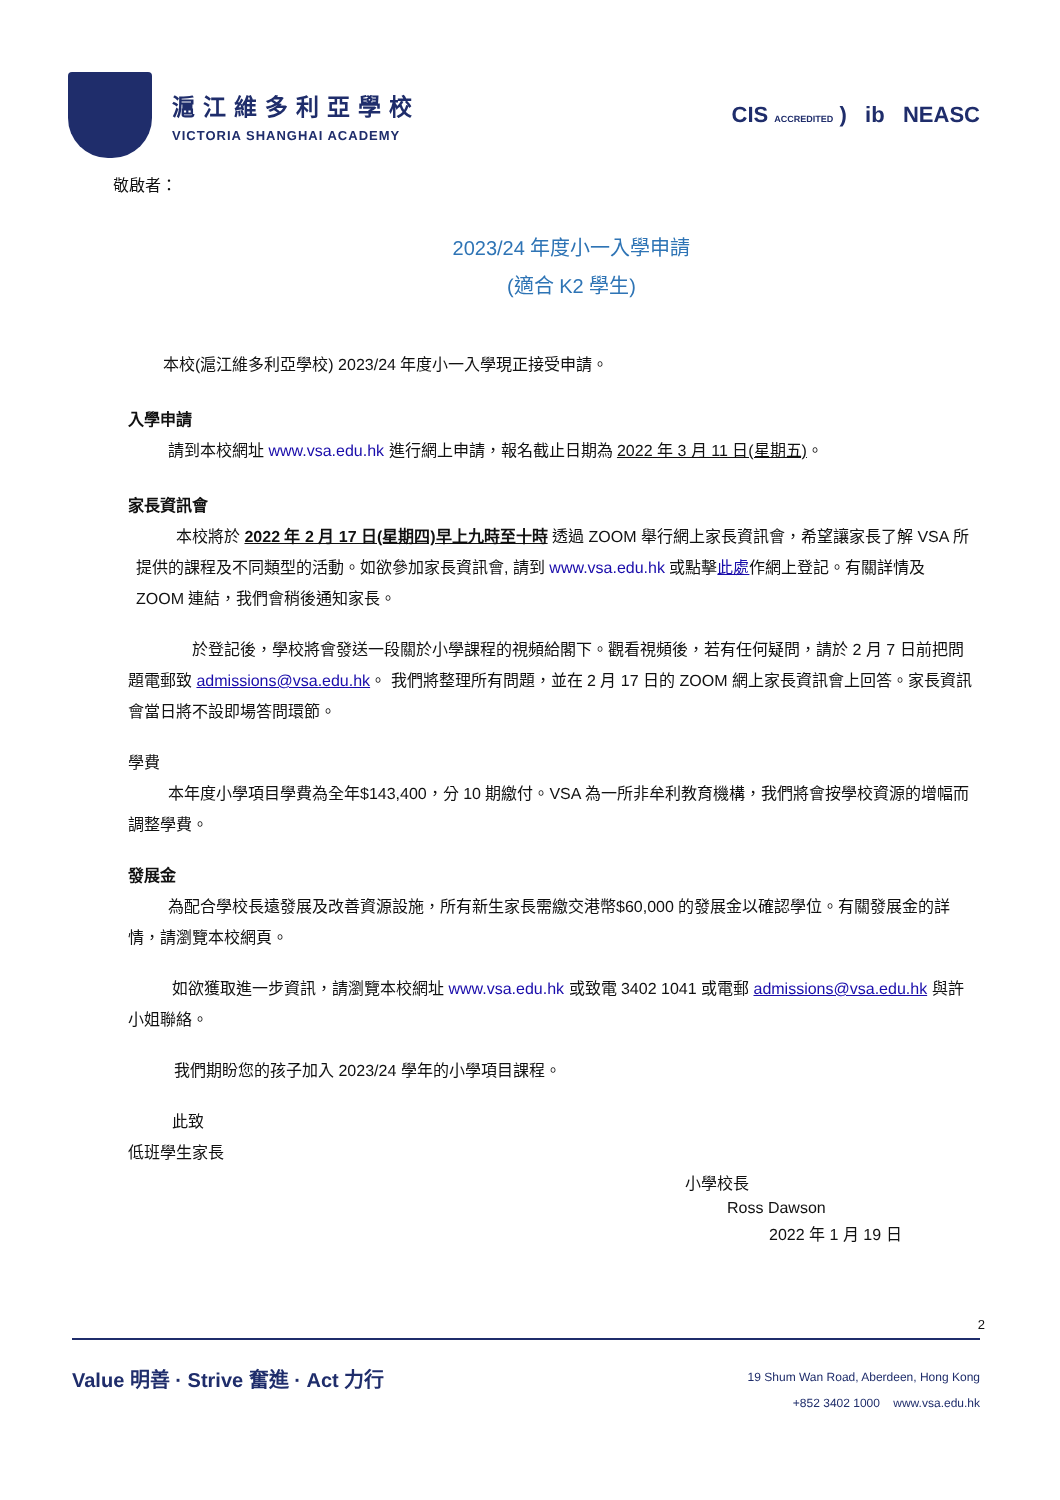滬江維多利亞學校
VICTORIA SHANGHAI ACADEMY
CIS ACCREDITED ) ib NEASC
敬啟者：
2023/24 年度小一入學申請
(適合 K2 學生)
本校(滬江維多利亞學校) 2023/24 年度小一入學現正接受申請。
入學申請
請到本校網址 www.vsa.edu.hk 進行網上申請，報名截止日期為 2022 年 3 月 11 日(星期五)。
家長資訊會
本校將於 2022 年 2 月 17 日(星期四)早上九時至十時 透過 ZOOM 舉行網上家長資訊會，希望讓家長了解 VSA 所提供的課程及不同類型的活動。如欲參加家長資訊會, 請到 www.vsa.edu.hk 或點擊此處作網上登記。有關詳情及 ZOOM 連結，我們會稍後通知家長。
於登記後，學校將會發送一段關於小學課程的視頻給閣下。觀看視頻後，若有任何疑問，請於 2 月 7 日前把問題電郵致 admissions@vsa.edu.hk。 我們將整理所有問題，並在 2 月 17 日的 ZOOM 網上家長資訊會上回答。家長資訊會當日將不設即場答問環節。
學費
本年度小學項目學費為全年$143,400，分 10 期繳付。VSA 為一所非牟利教育機構，我們將會按學校資源的增幅而調整學費。
發展金
為配合學校長遠發展及改善資源設施，所有新生家長需繳交港幣$60,000 的發展金以確認學位。有關發展金的詳情，請瀏覽本校網頁。
如欲獲取進一步資訊，請瀏覽本校網址 www.vsa.edu.hk 或致電 3402 1041 或電郵 admissions@vsa.edu.hk 與許小姐聯絡。
我們期盼您的孩子加入 2023/24 學年的小學項目課程。
此致
低班學生家長
小學校長
Ross Dawson
2022 年 1 月 19 日
2
Value 明善 · Strive 奮進 · Act 力行
19 Shum Wan Road, Aberdeen, Hong Kong
+852 3402 1000 www.vsa.edu.hk